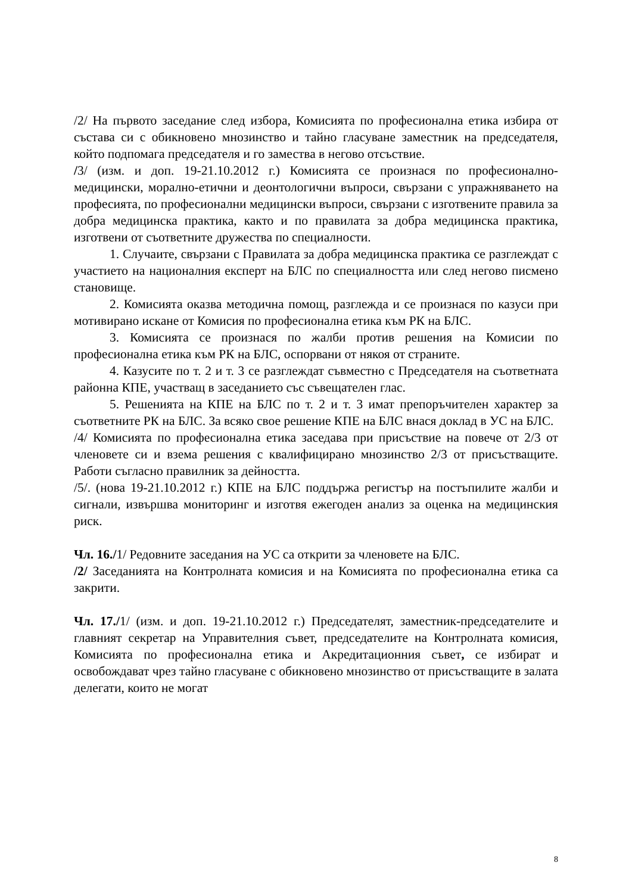/2/ На първото заседание след избора, Комисията по професионална етика избира от състава си с обикновено мнозинство и тайно гласуване заместник на председателя, който подпомага председателя и го замества в негово отсъствие.
/3/ (изм. и доп. 19-21.10.2012 г.) Комисията се произнася по професионално-медицински, морално-етични и деонтологични въпроси, свързани с упражняването на професията, по професионални медицински въпроси, свързани с изготвените правила за добра медицинска практика, както и по правилата за добра медицинска практика, изготвени от съответните дружества по специалности.
1. Случаите, свързани с Правилата за добра медицинска практика се разглеждат с участието на националния експерт на БЛС по специалността или след негово писмено становище.
2. Комисията оказва методична помощ, разглежда и се произнася по казуси при мотивирано искане от Комисия по професионална етика към РК на БЛС.
3. Комисията се произнася по жалби против решения на Комисии по професионална етика към РК на БЛС, оспорвани от някоя от страните.
4. Казусите по т. 2 и т. 3 се разглеждат съвместно с Председателя на съответната районна КПЕ, участващ в заседанието със съвещателен глас.
5. Решенията на КПЕ на БЛС по т. 2 и т. 3 имат препоръчителен характер за съответните РК на БЛС. За всяко свое решение КПЕ на БЛС внася доклад в УС на БЛС.
/4/ Комисията по професионална етика заседава при присъствие на повече от 2/3 от членовете си и взема решения с квалифицирано мнозинство 2/3 от присъстващите. Работи съгласно правилник за дейността.
/5/. (нова 19-21.10.2012 г.) КПЕ на БЛС поддържа регистър на постъпилите жалби и сигнали, извършва мониторинг и изготвя ежегоден анализ за оценка на медицинския риск.
Чл. 16./1/ Редовните заседания на УС са открити за членовете на БЛС.
/2/ Заседанията на Контролната комисия и на Комисията по професионална етика са закрити.
Чл. 17./1/ (изм. и доп. 19-21.10.2012 г.) Председателят, заместник-председателите и главният секретар на Управителния съвет, председателите на Контролната комисия, Комисията по професионална етика и Акредитационния съвет, се избират и освобождават чрез тайно гласуване с обикновено мнозинство от присъстващите в залата делегати, които не могат
8